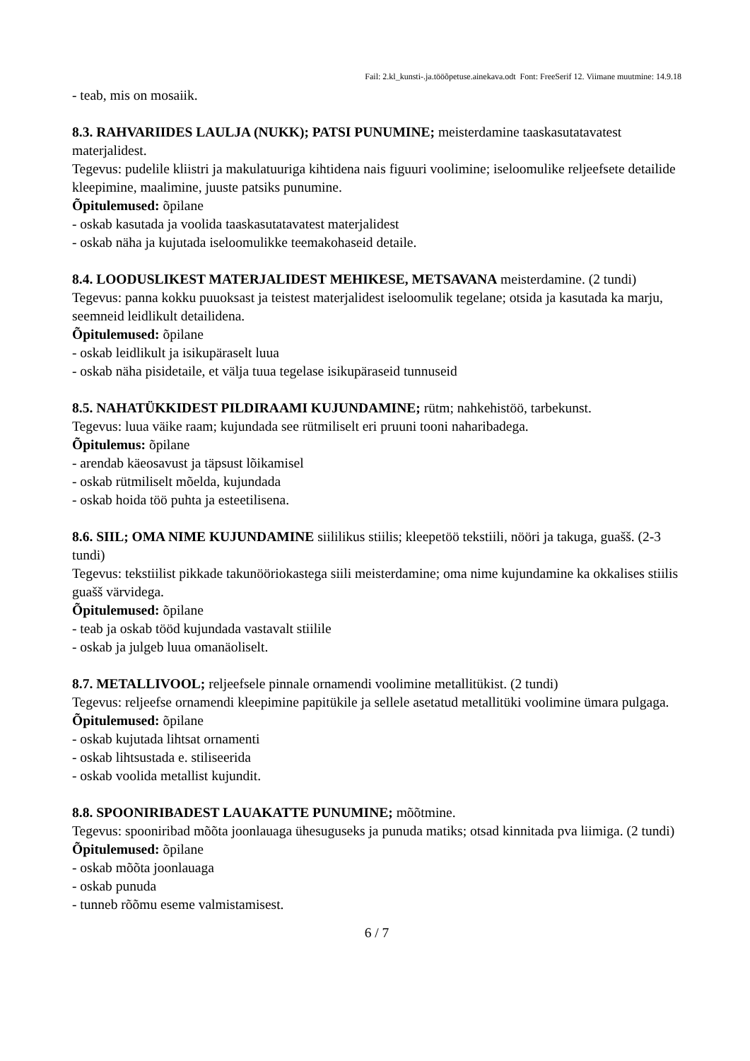Fail: 2.kl_kunsti-.ja.tööõpetuse.ainekava.odt Font: FreeSerif 12. Viimane muutmine: 14.9.18
- teab, mis on mosaiik.
8.3. RAHVARIIDES LAULJA (NUKK); PATSI PUNUMINE; meisterdamine taaskasutatavatest materjalidest.
Tegevus: pudelile kliistri ja makulatuuriga kihtidena nais figuuri voolimine; iseloomulike reljeefsete detailide kleepimine, maalimine, juuste patsiks punumine.
Õpitulemused: õpilane
- oskab kasutada ja voolida taaskasutatavatest materjalidest
- oskab näha ja kujutada iseloomulikke teemakohaseid detaile.
8.4. LOODUSLIKEST MATERJALIDEST MEHIKESE, METSAVANA meisterdamine. (2 tundi)
Tegevus: panna kokku puuoksast ja teistest materjalidest iseloomulik tegelane; otsida ja kasutada ka marju, seemneid leidlikult detailidena.
Õpitulemused: õpilane
- oskab leidlikult ja isikupäraselt luua
- oskab näha pisidetaile, et välja tuua tegelase isikupäraseid tunnuseid
8.5. NAHATÜKKIDEST PILDIRAAMI KUJUNDAMINE; rütm; nahkehistöö, tarbekunst.
Tegevus: luua väike raam; kujundada see rütmiliselt eri pruuni tooni naharibadega.
Õpitulemus: õpilane
- arendab käeosavust ja täpsust lõikamisel
- oskab rütmiliselt mõelda, kujundada
- oskab hoida töö puhta ja esteetilisena.
8.6. SIIL; OMA NIME KUJUNDAMINE siililikus stiilis; kleepetöö tekstiili, nööri ja takuga, guašš. (2-3 tundi)
Tegevus: tekstiilist pikkade takunööriokastega siili meisterdamine; oma nime kujundamine ka okkalises stiilis guašš värvidega.
Õpitulemused: õpilane
- teab ja oskab tööd kujundada vastavalt stiilile
- oskab ja julgeb luua omanäoliselt.
8.7. METALLIVOOL; reljeefsele pinnale ornamendi voolimine metallitükist. (2 tundi)
Tegevus: reljeefse ornamendi kleepimine papitükile ja sellele asetatud metallitüki voolimine ümara pulgaga.
Õpitulemused: õpilane
- oskab kujutada lihtsat ornamenti
- oskab lihtsustada e. stiliseerida
- oskab voolida metallist kujundit.
8.8. SPOONIRIBADEST LAUAKATTE PUNUMINE; mõõtmine.
Tegevus: spooniribad mõõta joonlauaga ühesuguseks ja punuda matiks; otsad kinnitada pva liimiga. (2 tundi)
Õpitulemused: õpilane
- oskab mõõta joonlauaga
- oskab punuda
- tunneb rõõmu eseme valmistamisest.
6 / 7